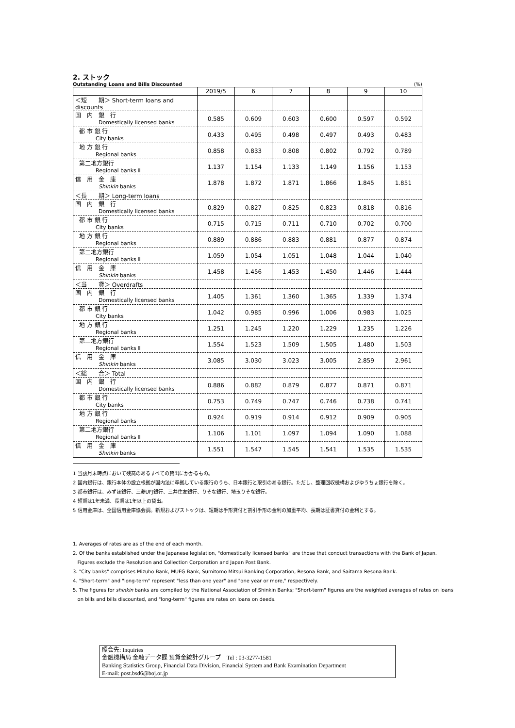2. ストック
Outstanding Loans and Bills Discounted (%)
| | 2019/5 | 6 | 7 | 8 | 9 | 10 |
| --- | --- | --- | --- | --- | --- | --- |
| ＜短 期＞ Short-term loans and discounts | | | | | | |
| 国 内 銀 行 Domestically licensed banks | 0.585 | 0.609 | 0.603 | 0.600 | 0.597 | 0.592 |
| 都 市 銀 行 City banks | 0.433 | 0.495 | 0.498 | 0.497 | 0.493 | 0.483 |
| 地 方 銀 行 Regional banks | 0.858 | 0.833 | 0.808 | 0.802 | 0.792 | 0.789 |
| 第二地方銀行 Regional banks Ⅱ | 1.137 | 1.154 | 1.133 | 1.149 | 1.156 | 1.153 |
| 信 用 金 庫 Shinkin banks | 1.878 | 1.872 | 1.871 | 1.866 | 1.845 | 1.851 |
| ＜長 期＞ Long-term loans | | | | | | |
| 国 内 銀 行 Domestically licensed banks | 0.829 | 0.827 | 0.825 | 0.823 | 0.818 | 0.816 |
| 都 市 銀 行 City banks | 0.715 | 0.715 | 0.711 | 0.710 | 0.702 | 0.700 |
| 地 方 銀 行 Regional banks | 0.889 | 0.886 | 0.883 | 0.881 | 0.877 | 0.874 |
| 第二地方銀行 Regional banks Ⅱ | 1.059 | 1.054 | 1.051 | 1.048 | 1.044 | 1.040 |
| 信 用 金 庫 Shinkin banks | 1.458 | 1.456 | 1.453 | 1.450 | 1.446 | 1.444 |
| ＜当 貸＞ Overdrafts | | | | | | |
| 国 内 銀 行 Domestically licensed banks | 1.405 | 1.361 | 1.360 | 1.365 | 1.339 | 1.374 |
| 都 市 銀 行 City banks | 1.042 | 0.985 | 0.996 | 1.006 | 0.983 | 1.025 |
| 地 方 銀 行 Regional banks | 1.251 | 1.245 | 1.220 | 1.229 | 1.235 | 1.226 |
| 第二地方銀行 Regional banks Ⅱ | 1.554 | 1.523 | 1.509 | 1.505 | 1.480 | 1.503 |
| 信 用 金 庫 Shinkin banks | 3.085 | 3.030 | 3.023 | 3.005 | 2.859 | 2.961 |
| ＜総 合＞ Total | | | | | | |
| 国 内 銀 行 Domestically licensed banks | 0.886 | 0.882 | 0.879 | 0.877 | 0.871 | 0.871 |
| 都 市 銀 行 City banks | 0.753 | 0.749 | 0.747 | 0.746 | 0.738 | 0.741 |
| 地 方 銀 行 Regional banks | 0.924 | 0.919 | 0.914 | 0.912 | 0.909 | 0.905 |
| 第二地方銀行 Regional banks Ⅱ | 1.106 | 1.101 | 1.097 | 1.094 | 1.090 | 1.088 |
| 信 用 金 庫 Shinkin banks | 1.551 | 1.547 | 1.545 | 1.541 | 1.535 | 1.535 |
1 当該月末時点において残高のあるすべての貸出にかかるもの。
2 国内銀行は、銀行本体の設立根拠が国内法に準拠している銀行のうち、日本銀行と取引のある銀行。ただし、整理回収機構およびゆうちょ銀行を除く。
3 都市銀行は、みずほ銀行、三菱UFJ銀行、三井住友銀行、りそな銀行、埼玉りそな銀行。
4 短期は1年未満、長期は1年以上の貸出。
5 信用金庫は、全国信用金庫協会調。新規およびストックは、短期は手形貸付と割引手形の金利の加重平均、長期は証書貸付の金利とする。
1. Averages of rates are as of the end of each month.
2. Of the banks established under the Japanese legislation, "domestically licensed banks" are those that conduct transactions with the Bank of Japan.
Figures exclude the Resolution and Collection Corporation and Japan Post Bank.
3. "City banks" comprises Mizuho Bank, MUFG Bank, Sumitomo Mitsui Banking Corporation, Resona Bank, and Saitama Resona Bank.
4. "Short-term" and "long-term" represent "less than one year" and "one year or more," respectively.
5. The figures for shinkin banks are compiled by the National Association of Shinkin Banks; "Short-term" figures are the weighted averages of rates on loans
on bills and bills discounted, and "long-term" figures are rates on loans on deeds.
照会先: Inquiries
金融機構局 金融データ課 預貸金統計グループ　Tel : 03-3277-1581
Banking Statistics Group, Financial Data Division, Financial System and Bank Examination Department
E-mail: post.bsd6@boj.or.jp